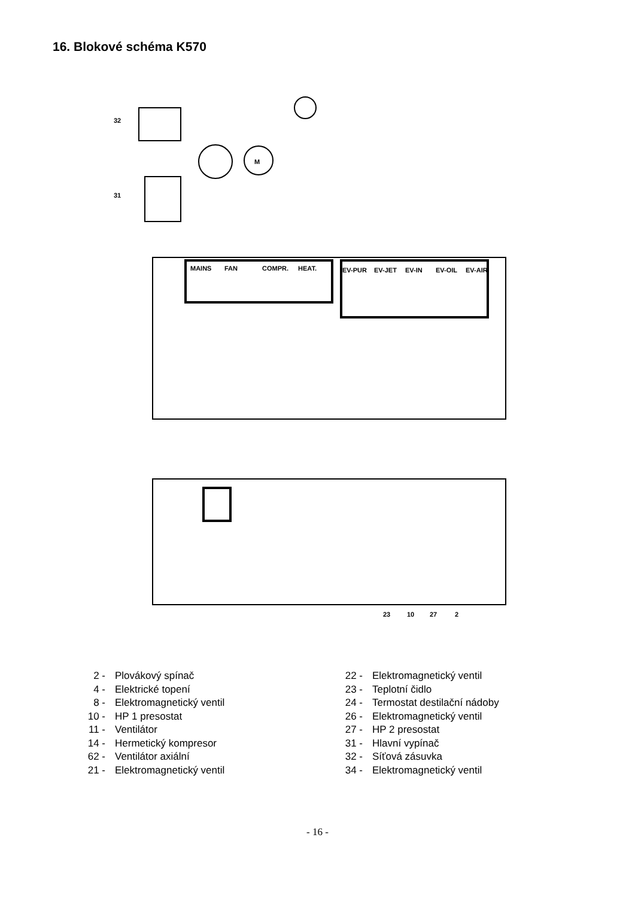16. Blokové schéma K570
M
MAINS
FAN
COMPR.
HEAT.
EV-PUR
EV-JET
EV-IN
EV-OIL
EV-AIR
32
31
23
10
27
2
2 - Plovákový spínač
4 - Elektrické topení
8 - Elektromagnetický ventil
10 - HP 1 presostat
11 - Ventilátor
14 - Hermetický kompresor
62 - Ventilátor axiální
21 - Elektromagnetický ventil
22 - Elektromagnetický ventil
23 - Teplotní čidlo
24 - Termostat destilační nádoby
26 - Elektromagnetický ventil
27 - HP 2 presostat
31 - Hlavní vypínač
32 - Síťová zásuvka
34 - Elektromagnetický ventil
- 16 -